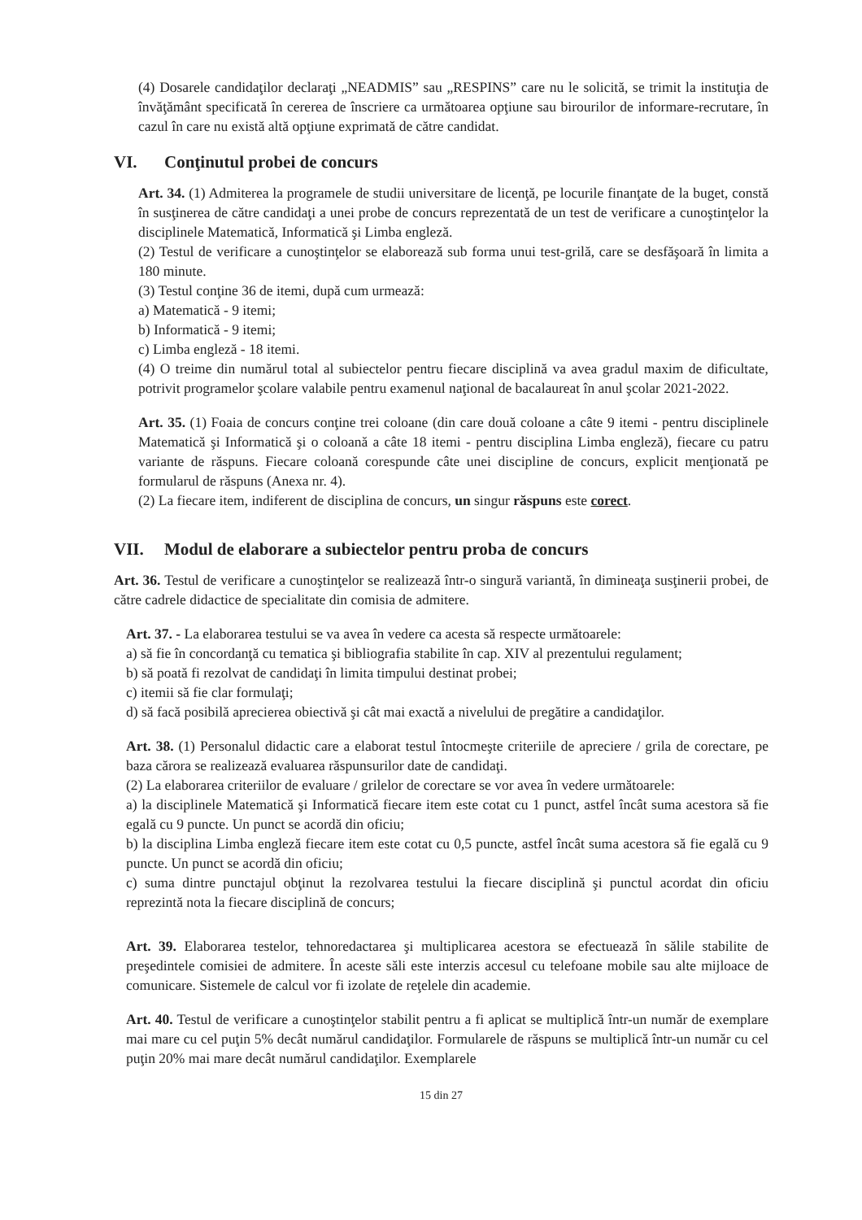(4) Dosarele candidaţilor declaraţi „NEADMIS” sau „RESPINS” care nu le solicită, se trimit la instituţia de învăţământ specificată în cererea de înscriere ca următoarea opţiune sau birourilor de informare-recrutare, în cazul în care nu există altă opţiune exprimată de către candidat.
VI. Conţinutul probei de concurs
Art. 34. (1) Admiterea la programele de studii universitare de licenţă, pe locurile finanţate de la buget, constă în susţinerea de către candidaţi a unei probe de concurs reprezentată de un test de verificare a cunoştinţelor la disciplinele Matematică, Informatică şi Limba engleză.
(2) Testul de verificare a cunoştinţelor se elaborează sub forma unui test-grilă, care se desfăşoară în limita a 180 minute.
(3) Testul conţine 36 de itemi, după cum urmează:
a) Matematică - 9 itemi;
b) Informatică - 9 itemi;
c) Limba engleză - 18 itemi.
(4) O treime din numărul total al subiectelor pentru fiecare disciplină va avea gradul maxim de dificultate, potrivit programelor şcolare valabile pentru examenul naţional de bacalaureat în anul şcolar 2021-2022.
Art. 35. (1) Foaia de concurs conţine trei coloane (din care două coloane a câte 9 itemi - pentru disciplinele Matematică şi Informatică şi o coloană a câte 18 itemi - pentru disciplina Limba engleză), fiecare cu patru variante de răspuns. Fiecare coloană corespunde câte unei discipline de concurs, explicit menţionată pe formularul de răspuns (Anexa nr. 4).
(2) La fiecare item, indiferent de disciplina de concurs, un singur răspuns este corect.
VII. Modul de elaborare a subiectelor pentru proba de concurs
Art. 36. Testul de verificare a cunoştinţelor se realizează într-o singură variantă, în dimineaţa susţinerii probei, de către cadrele didactice de specialitate din comisia de admitere.
Art. 37. - La elaborarea testului se va avea în vedere ca acesta să respecte următoarele:
a) să fie în concordanţă cu tematica şi bibliografia stabilite în cap. XIV al prezentului regulament;
b) să poată fi rezolvat de candidaţi în limita timpului destinat probei;
c) itemii să fie clar formulaţi;
d) să facă posibilă aprecierea obiectivă şi cât mai exactă a nivelului de pregătire a candidaţilor.
Art. 38. (1) Personalul didactic care a elaborat testul întocmeşte criteriile de apreciere / grila de corectare, pe baza cărora se realizează evaluarea răspunsurilor date de candidaţi.
(2) La elaborarea criteriilor de evaluare / grilelor de corectare se vor avea în vedere următoarele:
a) la disciplinele Matematică şi Informatică fiecare item este cotat cu 1 punct, astfel încât suma acestora să fie egală cu 9 puncte. Un punct se acordă din oficiu;
b) la disciplina Limba engleză fiecare item este cotat cu 0,5 puncte, astfel încât suma acestora să fie egală cu 9 puncte. Un punct se acordă din oficiu;
c) suma dintre punctajul obţinut la rezolvarea testului la fiecare disciplină şi punctul acordat din oficiu reprezintă nota la fiecare disciplină de concurs;
Art. 39. Elaborarea testelor, tehnoredactarea şi multiplicarea acestora se efectuează în sălile stabilite de preşedintele comisiei de admitere. În aceste săli este interzis accesul cu telefoane mobile sau alte mijloace de comunicare. Sistemele de calcul vor fi izolate de reţelele din academie.
Art. 40. Testul de verificare a cunoştinţelor stabilit pentru a fi aplicat se multiplică într-un număr de exemplare mai mare cu cel puţin 5% decât numărul candidaţilor. Formularele de răspuns se multiplică într-un număr cu cel puţin 20% mai mare decât numărul candidaţilor. Exemplarele
15 din 27